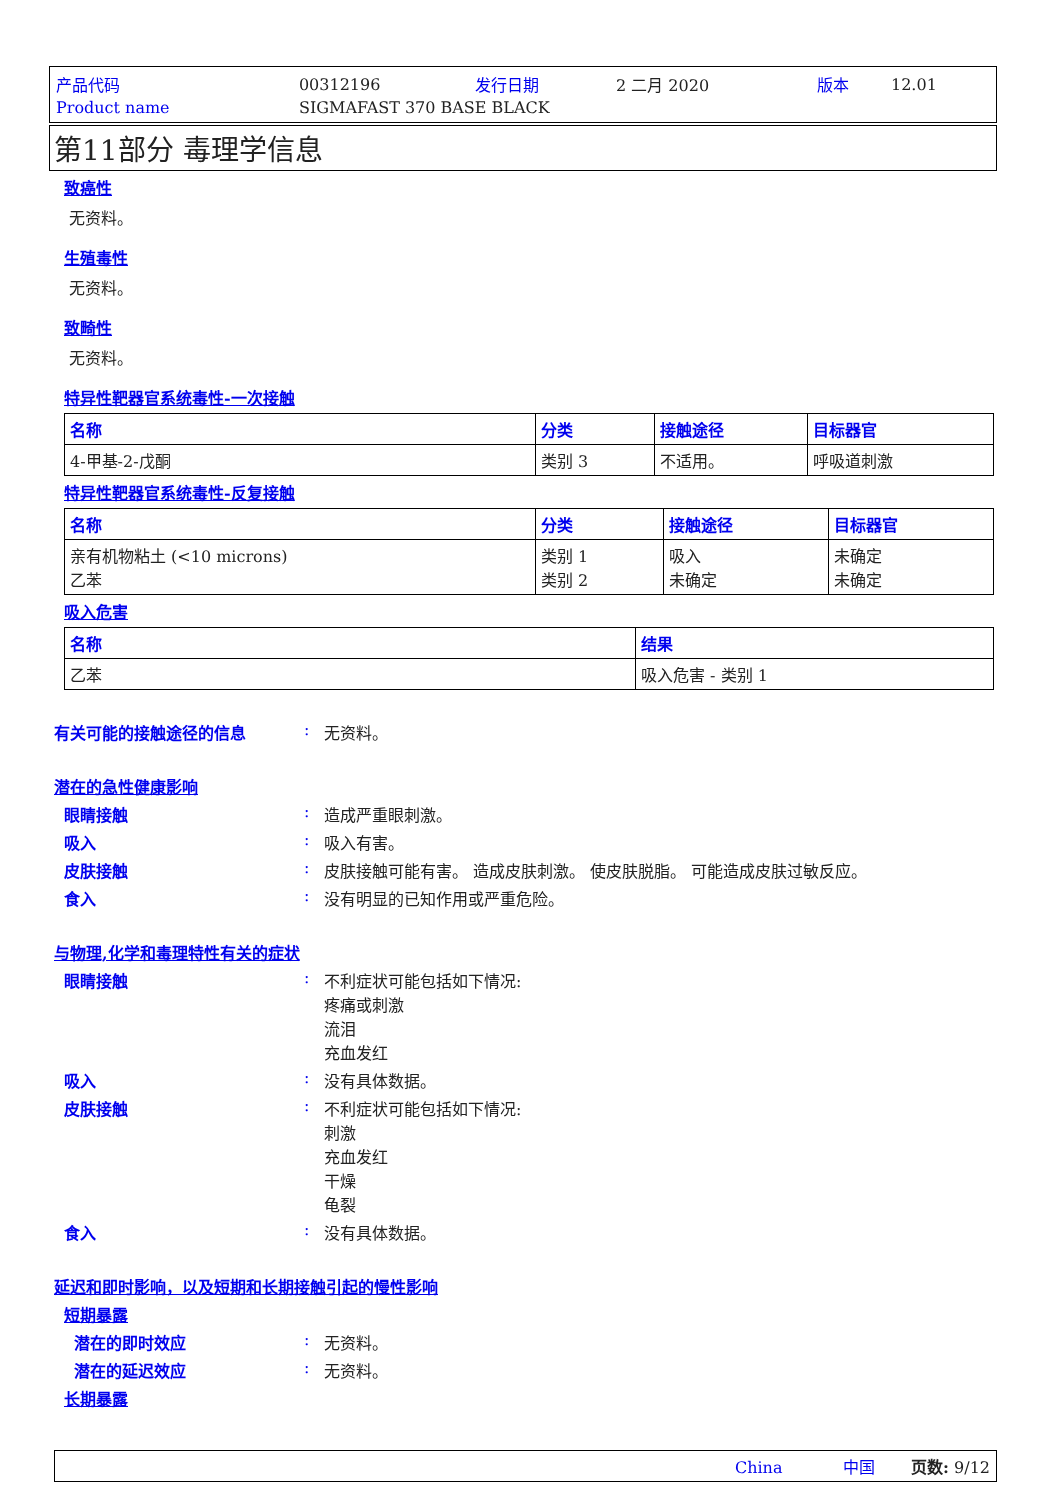| 产品代码 | 00312196 | 发行日期 | 2 二月 2020 | 版本 | 12.01 |
| Product name | SIGMAFAST 370 BASE BLACK | | | | |
第11部分 毒理学信息
致癌性
无资料。
生殖毒性
无资料。
致畸性
无资料。
特异性靶器官系统毒性-一次接触
| 名称 | 分类 | 接触途径 | 目标器官 |
| --- | --- | --- | --- |
| 4-甲基-2-戊酮 | 类别 3 | 不适用。 | 呼吸道刺激 |
特异性靶器官系统毒性-反复接触
| 名称 | 分类 | 接触途径 | 目标器官 |
| --- | --- | --- | --- |
| 亲有机物粘土 (<10 microns) 乙苯 | 类别 1 类别 2 | 吸入 未确定 | 未确定 未确定 |
吸入危害
| 名称 | 结果 |
| --- | --- |
| 乙苯 | 吸入危害 - 类别 1 |
有关可能的接触途径的信息 : 无资料。
潜在的急性健康影响
眼睛接触 : 造成严重眼刺激。
吸入 : 吸入有害。
皮肤接触 : 皮肤接触可能有害。 造成皮肤刺激。 使皮肤脱脂。 可能造成皮肤过敏反应。
食入 : 没有明显的已知作用或严重危险。
与物理,化学和毒理特性有关的症状
眼睛接触 : 不利症状可能包括如下情况:
疼痛或刺激
流泪
充血发红
吸入 : 没有具体数据。
皮肤接触 : 不利症状可能包括如下情况:
刺激
充血发红
干燥
龟裂
食入 : 没有具体数据。
延迟和即时影响，以及短期和长期接触引起的慢性影响
短期暴露
潜在的即时效应 : 无资料。
潜在的延迟效应 : 无资料。
长期暴露
China 中国 页数: 9/12